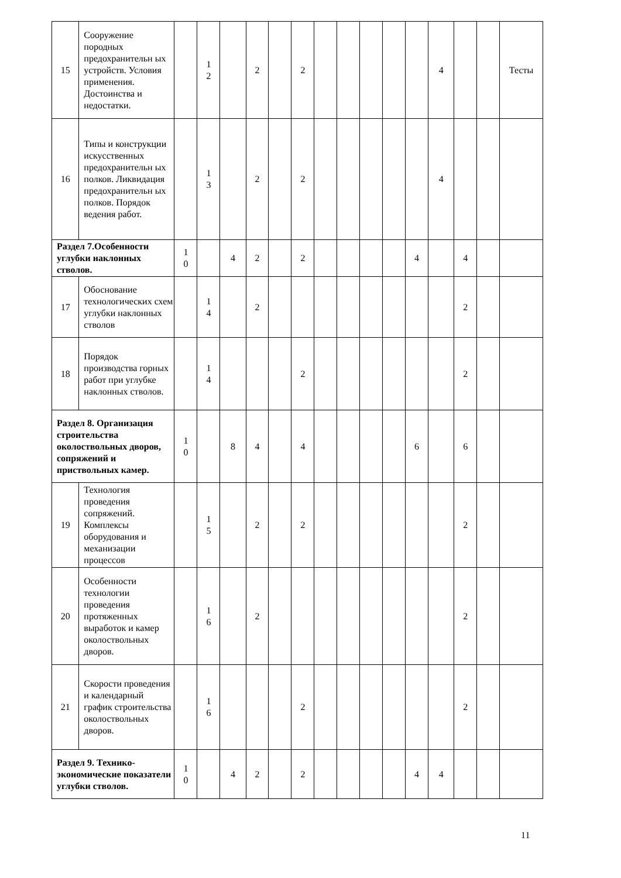| 15 | Сооружение породных предохранительн ых устройств. Условия применения. Достоинства и недостатки. | | 1 2 | | 2 | | 2 | | | | | | 4 | | | Тесты |
| 16 | Типы и конструкции искусственных предохранительн ых полков. Ликвидация предохранительн ых полков. Порядок ведения работ. | | 1 3 | | 2 | | 2 | | | | | | 4 | | | |
| Раздел 7.Особенности углубки наклонных стволов. | | 1 0 | | 4 | 2 | | 2 | | | | | 4 | | 4 | | |
| 17 | Обоснование технологических схем углубки наклонных стволов | | 1 4 | | 2 | | | | | | | | | 2 | | |
| 18 | Порядок производства горных работ при углубке наклонных стволов. | | 1 4 | | | | 2 | | | | | | | 2 | | |
| Раздел 8. Организация строительства околоствольных дворов, сопряжений и приствольных камер. | | 1 0 | | 8 | 4 | | 4 | | | | | 6 | | 6 | | |
| 19 | Технология проведения сопряжений. Комплексы оборудования и механизации процессов | | 1 5 | | 2 | | 2 | | | | | | | 2 | | |
| 20 | Особенности технологии проведения протяженных выработок и камер околоствольных дворов. | | 1 6 | | 2 | | | | | | | | | 2 | | |
| 21 | Скорости проведения и календарный график строительства околоствольных дворов. | | 1 6 | | | | 2 | | | | | | | 2 | | |
| Раздел 9. Технико-экономические показатели углубки стволов. | | 1 0 | | 4 | 2 | | 2 | | | | | 4 | 4 | | | |
11